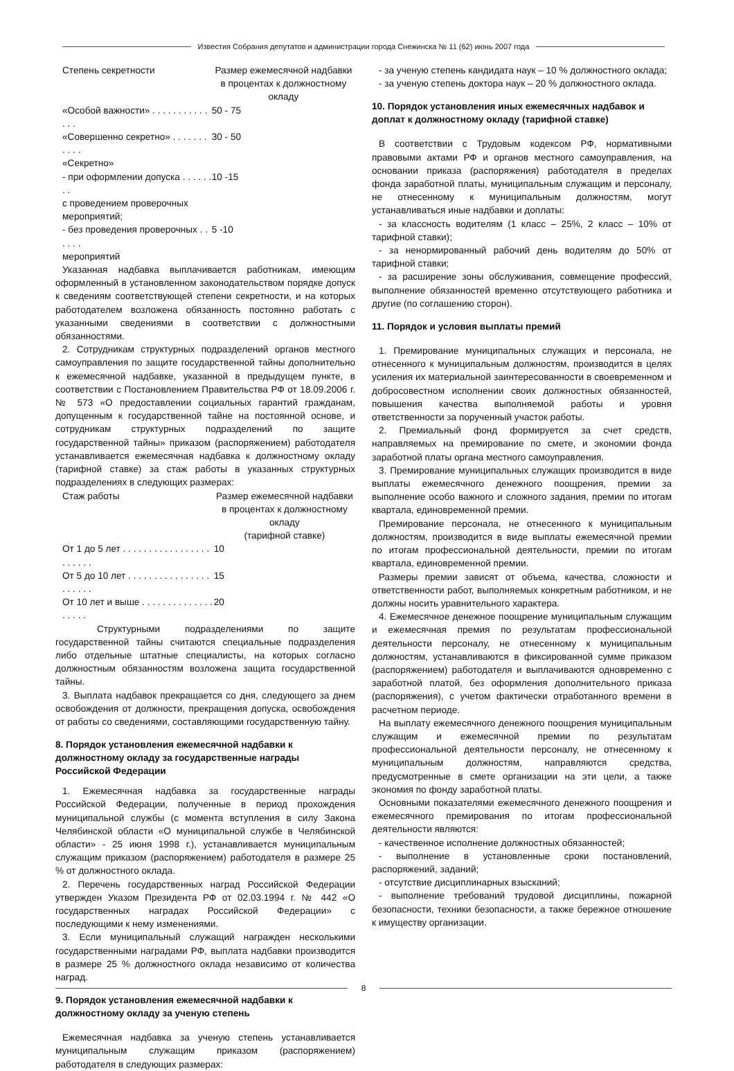Известия Собрания депутатов и администрации города Снежинска № 11 (62) июнь 2007 года
| Степень секретности | Размер ежемесячной надбавки в процентах к должностному окладу |
| --- | --- |
| «Особой важности» . . . . . . . . . . . . . . | 50 - 75 |
| «Совершенно секретно» . . . . . . . . . . . | 30 - 50 |
| «Секретно» | |
| - при оформлении допуска . . . . . . . . с проведением проверочных мероприятий; | 10 -15 |
| - без проведения проверочных . . . . . . мероприятий | 5 -10 |
Указанная надбавка выплачивается работникам, имеющим оформленный в установленном законодательством порядке допуск к сведениям соответствующей степени секретности, и на которых работодателем возложена обязанность постоянно работать с указанными сведениями в соответствии с должностными обязанностями.
2. Сотрудникам структурных подразделений органов местного самоуправления по защите государственной тайны дополнительно к ежемесячной надбавке, указанной в предыдущем пункте, в соответствии с Постановлением Правительства РФ от 18.09.2006 г. № 573 «О предоставлении социальных гарантий гражданам, допущенным к государственной тайне на постоянной основе, и сотрудникам структурных подразделений по защите государственной тайны» приказом (распоряжением) работодателя устанавливается ежемесячная надбавка к должностному окладу (тарифной ставке) за стаж работы в указанных структурных подразделениях в следующих размерах:
| Стаж работы | Размер ежемесячной надбавки в процентах к должностному окладу (тарифной ставке) |
| --- | --- |
| От 1 до 5 лет . . . . . . . . . . . . . . . . . . . . . . . | 10 |
| От 5 до 10 лет . . . . . . . . . . . . . . . . . . . . . . | 15 |
| От 10 лет и выше . . . . . . . . . . . . . . . . . . . | 20 |
Структурными подразделениями по защите государственной тайны считаются специальные подразделения либо отдельные штатные специалисты, на которых согласно должностным обязанностям возложена защита государственной тайны.
3. Выплата надбавок прекращается со дня, следующего за днем освобождения от должности, прекращения допуска, освобождения от работы со сведениями, составляющими государственную тайну.
8. Порядок установления ежемесячной надбавки к должностному окладу за государственные награды Российской Федерации
1. Ежемесячная надбавка за государственные награды Российской Федерации, полученные в период прохождения муниципальной службы (с момента вступления в силу Закона Челябинской области «О муниципальной службе в Челябинской области» - 25 июня 1998 г.), устанавливается муниципальным служащим приказом (распоряжением) работодателя в размере 25 % от должностного оклада.
2. Перечень государственных наград Российской Федерации утвержден Указом Президента РФ от 02.03.1994 г. № 442 «О государственных наградах Российской Федерации» с последующими к нему изменениями.
3. Если муниципальный служащий награжден несколькими государственными наградами РФ, выплата надбавки производится в размере 25 % должностного оклада независимо от количества наград.
9. Порядок установления ежемесячной надбавки к должностному окладу за ученую степень
Ежемесячная надбавка за ученую степень устанавливается муниципальным служащим приказом (распоряжением) работодателя в следующих размерах:
- за ученую степень кандидата наук – 10 % должностного оклада;
- за ученую степень доктора наук – 20 % должностного оклада.
10. Порядок установления иных ежемесячных надбавок и доплат к должностному окладу (тарифной ставке)
В соответствии с Трудовым кодексом РФ, нормативными правовыми актами РФ и органов местного самоуправления, на основании приказа (распоряжения) работодателя в пределах фонда заработной платы, муниципальным служащим и персоналу, не отнесенному к муниципальным должностям, могут устанавливаться иные надбавки и доплаты:
- за классность водителям (1 класс – 25%, 2 класс – 10% от тарифной ставки);
- за ненормированный рабочий день водителям до 50% от тарифной ставки;
- за расширение зоны обслуживания, совмещение профессий, выполнение обязанностей временно отсутствующего работника и другие (по соглашению сторон).
11. Порядок и условия выплаты премий
1. Премирование муниципальных служащих и персонала, не отнесенного к муниципальным должностям, производится в целях усиления их материальной заинтересованности в своевременном и добросовестном исполнении своих должностных обязанностей, повышения качества выполняемой работы и уровня ответственности за порученный участок работы.
2. Премиальный фонд формируется за счет средств, направляемых на премирование по смете, и экономии фонда заработной платы органа местного самоуправления.
3. Премирование муниципальных служащих производится в виде выплаты ежемесячного денежного поощрения, премии за выполнение особо важного и сложного задания, премии по итогам квартала, единовременной премии.
Премирование персонала, не отнесенного к муниципальным должностям, производится в виде выплаты ежемесячной премии по итогам профессиональной деятельности, премии по итогам квартала, единовременной премии.
Размеры премии зависят от объема, качества, сложности и ответственности работ, выполняемых конкретным работником, и не должны носить уравнительного характера.
4. Ежемесячное денежное поощрение муниципальным служащим и ежемесячная премия по результатам профессиональной деятельности персоналу, не отнесенному к муниципальным должностям, устанавливаются в фиксированной сумме приказом (распоряжением) работодателя и выплачиваются одновременно с заработной платой, без оформления дополнительного приказа (распоряжения), с учетом фактически отработанного времени в расчетном периоде.
На выплату ежемесячного денежного поощрения муниципальным служащим и ежемесячной премии по результатам профессиональной деятельности персоналу, не отнесенному к муниципальным должностям, направляются средства, предусмотренные в смете организации на эти цели, а также экономия по фонду заработной платы.
Основными показателями ежемесячного денежного поощрения и ежемесячного премирования по итогам профессиональной деятельности являются:
- качественное исполнение должностных обязанностей;
- выполнение в установленные сроки постановлений, распоряжений, заданий;
- отсутствие дисциплинарных взысканий;
- выполнение требований трудовой дисциплины, пожарной безопасности, техники безопасности, а также бережное отношение к имуществу организации.
8